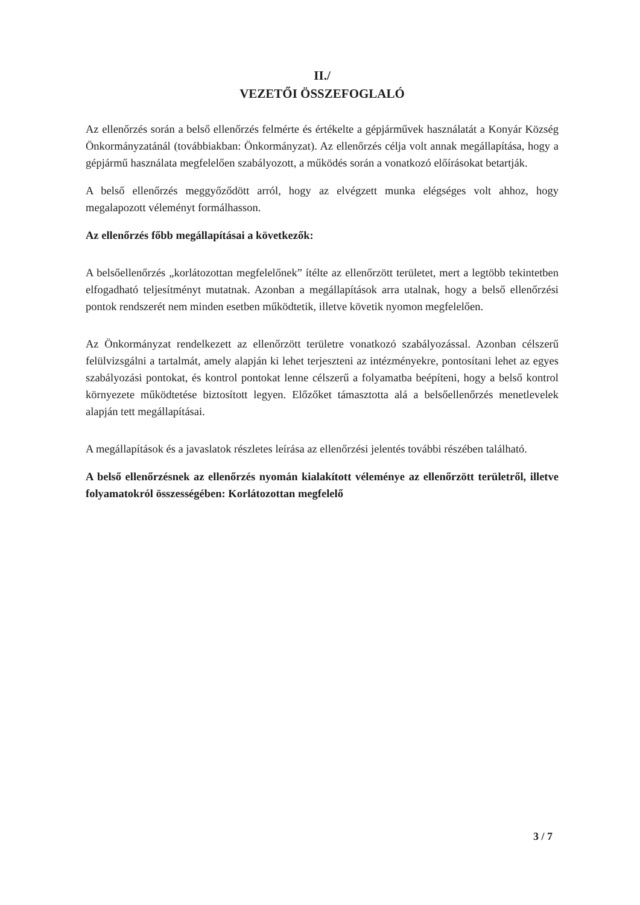II./
VEZETŐI ÖSSZEFOGLALÓ
Az ellenőrzés során a belső ellenőrzés felmérte és értékelte a gépjárművek használatát a Konyár Község Önkormányzatánál (továbbiakban: Önkormányzat). Az ellenőrzés célja volt annak megállapítása, hogy a gépjármű használata megfelelően szabályozott, a működés során a vonatkozó előírásokat betartják.
A belső ellenőrzés meggyőződött arról, hogy az elvégzett munka elégséges volt ahhoz, hogy megalapozott véleményt formálhasson.
Az ellenőrzés főbb megállapításai a következők:
A belsőellenőrzés „korlátozottan megfelelőnek” ítélte az ellenőrzött területet, mert a legtöbb tekintetben elfogadható teljesítményt mutatnak. Azonban a megállapítások arra utalnak, hogy a belső ellenőrzési pontok rendszerét nem minden esetben működtetik, illetve követik nyomon megfelelően.
Az Önkormányzat rendelkezett az ellenőrzött területre vonatkozó szabályozással. Azonban célszerű felülvizsgálni a tartalmát, amely alapján ki lehet terjeszteni az intézményekre, pontosítani lehet az egyes szabályozási pontokat, és kontrol pontokat lenne célszerű a folyamatba beépíteni, hogy a belső kontrol környezete működtetése biztosított legyen. Előzőket támasztotta alá a belsőellenőrzés menetlevelek alapján tett megállapításai.
A megállapítások és a javaslatok részletes leírása az ellenőrzési jelentés további részében található.
A belső ellenőrzésnek az ellenőrzés nyomán kialakított véleménye az ellenőrzött területről, illetve folyamatokról összességében: Korlátozottan megfelelő
3 / 7